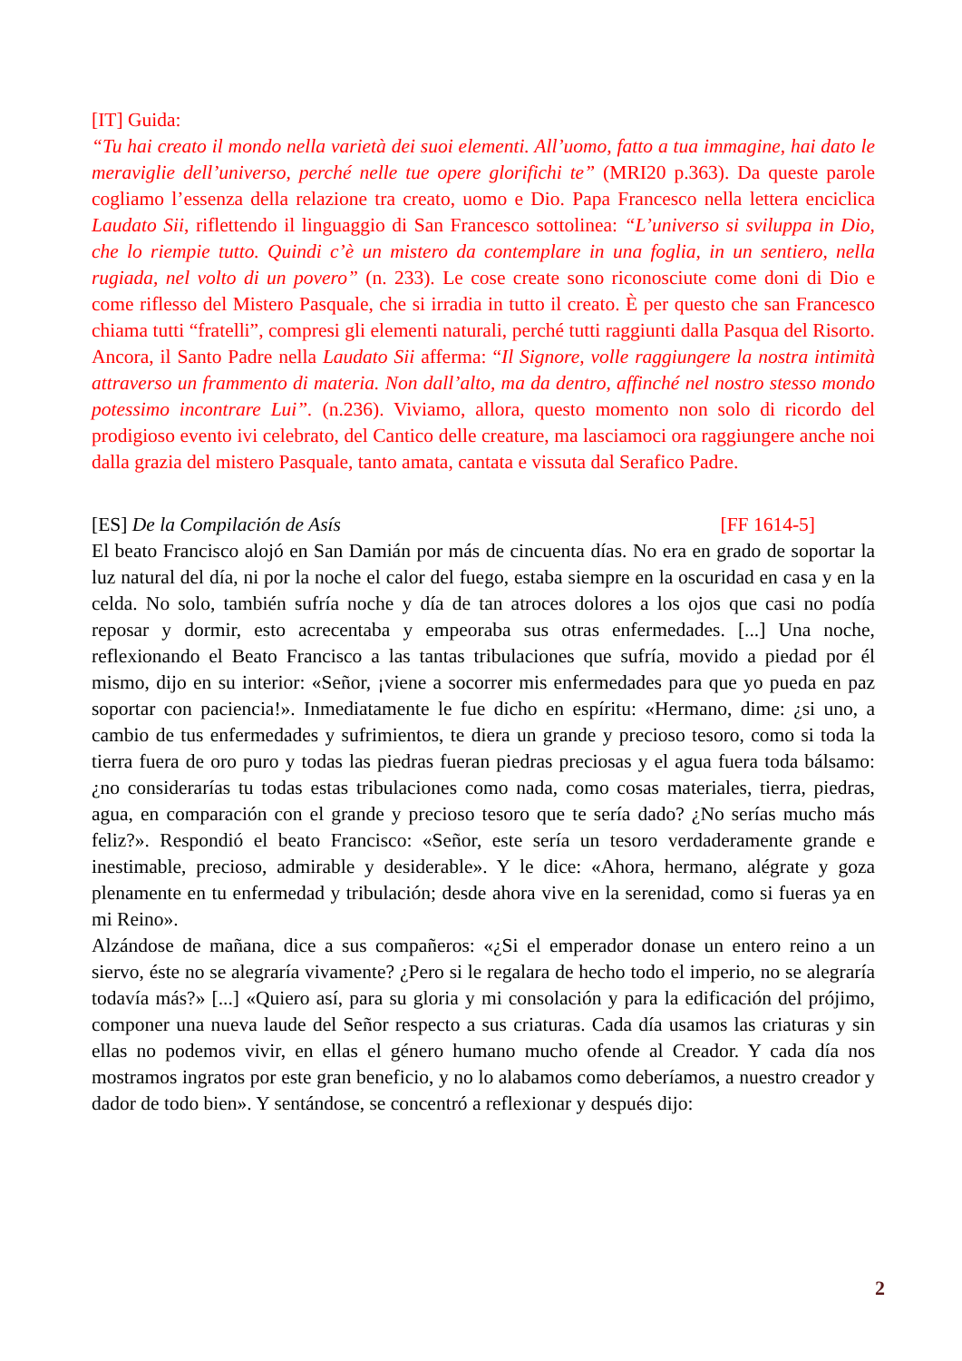[IT] Guida:
“Tu hai creato il mondo nella varietà dei suoi elementi. All’uomo, fatto a tua immagine, hai dato le meraviglie dell’universo, perché nelle tue opere glorifichi te” (MRI20 p.363). Da queste parole cogliamo l’essenza della relazione tra creato, uomo e Dio. Papa Francesco nella lettera enciclica Laudato Sii, riflettendo il linguaggio di San Francesco sottolinea: “L’universo si sviluppa in Dio, che lo riempie tutto. Quindi c’è un mistero da contemplare in una foglia, in un sentiero, nella rugiada, nel volto di un povero” (n. 233). Le cose create sono riconosciute come doni di Dio e come riflesso del Mistero Pasquale, che si irradia in tutto il creato. È per questo che san Francesco chiama tutti “fratelli”, compresi gli elementi naturali, perché tutti raggiunti dalla Pasqua del Risorto. Ancora, il Santo Padre nella Laudato Sii afferma: “Il Signore, volle raggiungere la nostra intimità attraverso un frammento di materia. Non dall’alto, ma da dentro, affinché nel nostro stesso mondo potessimo incontrare Lui”. (n.236). Viviamo, allora, questo momento non solo di ricordo del prodigioso evento ivi celebrato, del Cantico delle creature, ma lasciamoci ora raggiungere anche noi dalla grazia del mistero Pasquale, tanto amata, cantata e vissuta dal Serafico Padre.
[ES] De la Compilación de Asís [FF 1614-5]
El beato Francisco alojó en San Damián por más de cincuenta días. No era en grado de soportar la luz natural del día, ni por la noche el calor del fuego, estaba siempre en la oscuridad en casa y en la celda. No solo, también sufría noche y día de tan atroces dolores a los ojos que casi no podía reposar y dormir, esto acrecentaba y empeoraba sus otras enfermedades. [...] Una noche, reflexionando el Beato Francisco a las tantas tribulaciones que sufría, movido a piedad por él mismo, dijo en su interior: «Señor, ¡viene a socorrer mis enfermedades para que yo pueda en paz soportar con paciencia!». Inmediatamente le fue dicho en espíritu: «Hermano, dime: ¿si uno, a cambio de tus enfermedades y sufrimientos, te diera un grande y precioso tesoro, como si toda la tierra fuera de oro puro y todas las piedras fueran piedras preciosas y el agua fuera toda bálsamo: ¿no considerarías tu todas estas tribulaciones como nada, como cosas materiales, tierra, piedras, agua, en comparación con el grande y precioso tesoro que te sería dado? ¿No serías mucho más feliz?». Respondió el beato Francisco: «Señor, este sería un tesoro verdaderamente grande e inestimable, precioso, admirable y desiderable». Y le dice: «Ahora, hermano, alégrate y goza plenamente en tu enfermedad y tribulación; desde ahora vive en la serenidad, como si fueras ya en mi Reino».
Alzándose de mañana, dice a sus compañeros: «¿Si el emperador donase un entero reino a un siervo, éste no se alegraría vivamente? ¿Pero si le regalara de hecho todo el imperio, no se alegraría todavía más?» [...] «Quiero así, para su gloria y mi consolación y para la edificación del prójimo, componer una nueva laude del Señor respecto a sus criaturas. Cada día usamos las criaturas y sin ellas no podemos vivir, en ellas el género humano mucho ofende al Creador. Y cada día nos mostramos ingratos por este gran beneficio, y no lo alabamos como deberíamos, a nuestro creador y dador de todo bien». Y sentándose, se concentró a reflexionar y después dijo:
2